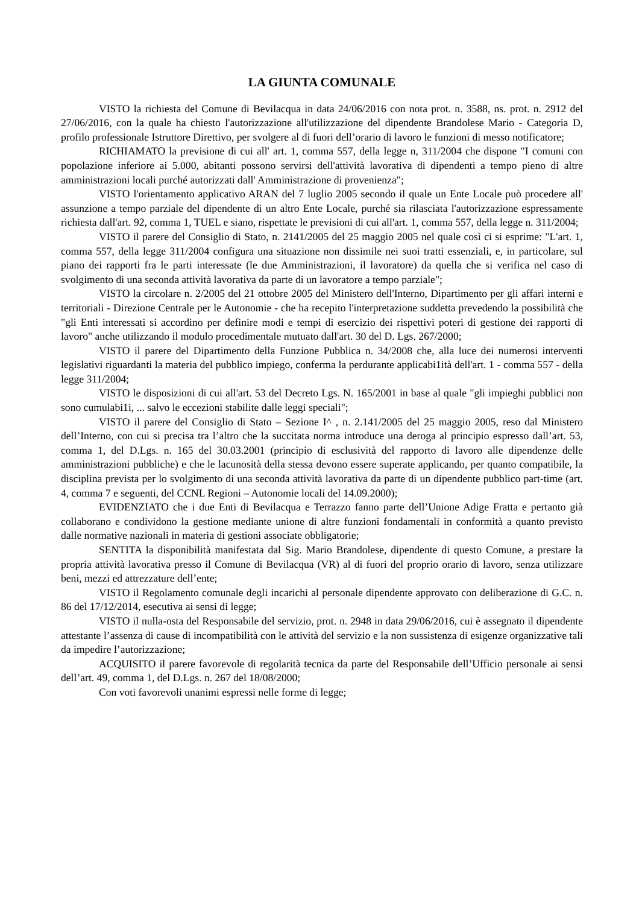LA GIUNTA COMUNALE
VISTO la richiesta del Comune di Bevilacqua in data 24/06/2016 con nota prot. n. 3588, ns. prot. n. 2912 del 27/06/2016, con la quale ha chiesto l'autorizzazione all'utilizzazione del dipendente Brandolese Mario - Categoria D, profilo professionale Istruttore Direttivo, per svolgere al di fuori dell’orario di lavoro le funzioni di messo notificatore;
RICHIAMATO la previsione di cui all' art. 1, comma 557, della legge n, 311/2004 che dispone "I comuni con popolazione inferiore ai 5.000, abitanti possono servirsi dell'attività lavorativa di dipendenti a tempo pieno di altre amministrazioni locali purché autorizzati dall' Amministrazione di provenienza";
VISTO l'orientamento applicativo ARAN del 7 luglio 2005 secondo il quale un Ente Locale può procedere all' assunzione a tempo parziale del dipendente di un altro Ente Locale, purché sia rilasciata l'autorizzazione espressamente richiesta dall'art. 92, comma 1, TUEL e siano, rispettate le previsioni di cui all'art. 1, comma 557, della legge n. 311/2004;
VISTO il parere del Consiglio di Stato, n. 2141/2005 del 25 maggio 2005 nel quale così ci si esprime: "L'art. 1, comma 557, della legge 311/2004 configura una situazione non dissimile nei suoi tratti essenziali, e, in particolare, sul piano dei rapporti fra le parti interessate (le due Amministrazioni, il lavoratore) da quella che si verifica nel caso di svolgimento di una seconda attività lavorativa da parte di un lavoratore a tempo parziale";
VISTO la circolare n. 2/2005 del 21 ottobre 2005 del Ministero dell'Interno, Dipartimento per gli affari interni e territoriali - Direzione Centrale per le Autonomie - che ha recepito l'interpretazione suddetta prevedendo la possibilità che "gli Enti interessati si accordino per definire modi e tempi di esercizio dei rispettivi poteri di gestione dei rapporti di lavoro" anche utilizzando il modulo procedimentale mutuato dall'art. 30 del D. Lgs. 267/2000;
VISTO il parere del Dipartimento della Funzione Pubblica n. 34/2008 che, alla luce dei numerosi interventi legislativi riguardanti la materia del pubblico impiego, conferma la perdurante applicabi1ità dell'art. 1 - comma 557 - della legge 311/2004;
VISTO le disposizioni di cui all'art. 53 del Decreto Lgs. N. 165/2001 in base al quale "gli impieghi pubblici non sono cumulabi1i, ... salvo le eccezioni stabilite dalle leggi speciali";
VISTO il parere del Consiglio di Stato – Sezione I^ , n. 2.141/2005 del 25 maggio 2005, reso dal Ministero dell’Interno, con cui si precisa tra l’altro che la succitata norma introduce una deroga al principio espresso dall’art. 53, comma 1, del D.Lgs. n. 165 del 30.03.2001 (principio di esclusività del rapporto di lavoro alle dipendenze delle amministrazioni pubbliche) e che le lacunosità della stessa devono essere superate applicando, per quanto compatibile, la disciplina prevista per lo svolgimento di una seconda attività lavorativa da parte di un dipendente pubblico part-time (art. 4, comma 7 e seguenti, del CCNL Regioni – Autonomie locali del 14.09.2000);
EVIDENZIATO che i due Enti di Bevilacqua e Terrazzo fanno parte dell’Unione Adige Fratta e pertanto già collaborano e condividono la gestione mediante unione di altre funzioni fondamentali in conformità a quanto previsto dalle normative nazionali in materia di gestioni associate obbligatorie;
SENTITA la disponibilità manifestata dal Sig. Mario Brandolese, dipendente di questo Comune, a prestare la propria attività lavorativa presso il Comune di Bevilacqua (VR) al di fuori del proprio orario di lavoro, senza utilizzare beni, mezzi ed attrezzature dell’ente;
VISTO il Regolamento comunale degli incarichi al personale dipendente approvato con deliberazione di G.C. n. 86 del 17/12/2014, esecutiva ai sensi di legge;
VISTO il nulla-osta del Responsabile del servizio, prot. n. 2948 in data 29/06/2016, cui è assegnato il dipendente attestante l’assenza di cause di incompatibilità con le attività del servizio e la non sussistenza di esigenze organizzative tali da impedire l’autorizzazione;
ACQUISITO il parere favorevole di regolarità tecnica da parte del Responsabile dell’Ufficio personale ai sensi dell’art. 49, comma 1, del D.Lgs. n. 267 del 18/08/2000;
Con voti favorevoli unanimi espressi nelle forme di legge;